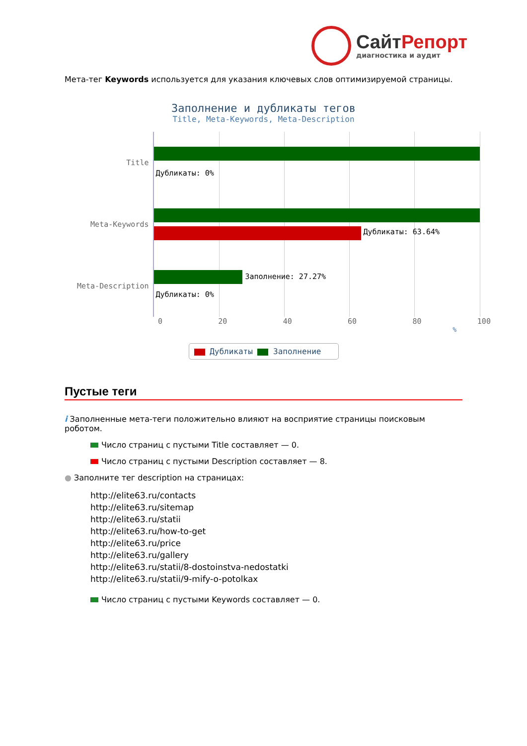СайтРепорт
диагностика и аудит
Мета-тег Keywords используется для указания ключевых слов оптимизируемой страницы.
Заполнение и дубликаты тегов
Title, Meta-Keywords, Meta-Description
Title
Meta-Keywords
Meta-Description
Дубликаты: 0%
Дубликаты: 63.64%
Заполнение: 27.27%
Дубликаты: 0%
0 20 40 60 80 100
%
Дубликаты Заполнение
Пустые теги
i Заполненные мета-теги положительно влияют на восприятие страницы поисковым роботом.
Число страниц с пустыми Title составляет — 0.
Число страниц с пустыми Description составляет — 8.
● Заполните тег description на страницах:
http://elite63.ru/contacts
http://elite63.ru/sitemap
http://elite63.ru/statii
http://elite63.ru/how-to-get
http://elite63.ru/price
http://elite63.ru/gallery
http://elite63.ru/statii/8-dostoinstva-nedostatki
http://elite63.ru/statii/9-mify-o-potolkax
Число страниц с пустыми Keywords составляет — 0.